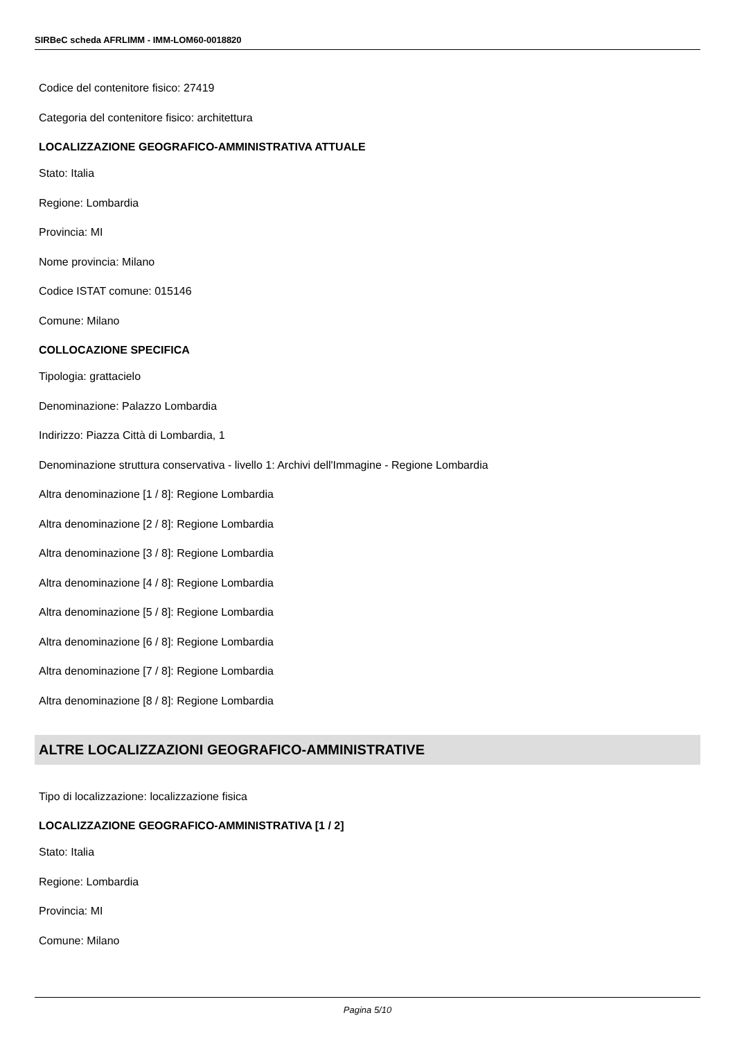SIRBeC scheda AFRLIMM - IMM-LOM60-0018820
Codice del contenitore fisico: 27419
Categoria del contenitore fisico: architettura
LOCALIZZAZIONE GEOGRAFICO-AMMINISTRATIVA ATTUALE
Stato: Italia
Regione: Lombardia
Provincia: MI
Nome provincia: Milano
Codice ISTAT comune: 015146
Comune: Milano
COLLOCAZIONE SPECIFICA
Tipologia: grattacielo
Denominazione: Palazzo Lombardia
Indirizzo: Piazza Città di Lombardia, 1
Denominazione struttura conservativa - livello 1: Archivi dell'Immagine - Regione Lombardia
Altra denominazione [1 / 8]: Regione Lombardia
Altra denominazione [2 / 8]: Regione Lombardia
Altra denominazione [3 / 8]: Regione Lombardia
Altra denominazione [4 / 8]: Regione Lombardia
Altra denominazione [5 / 8]: Regione Lombardia
Altra denominazione [6 / 8]: Regione Lombardia
Altra denominazione [7 / 8]: Regione Lombardia
Altra denominazione [8 / 8]: Regione Lombardia
ALTRE LOCALIZZAZIONI GEOGRAFICO-AMMINISTRATIVE
Tipo di localizzazione: localizzazione fisica
LOCALIZZAZIONE GEOGRAFICO-AMMINISTRATIVA [1 / 2]
Stato: Italia
Regione: Lombardia
Provincia: MI
Comune: Milano
Pagina 5/10